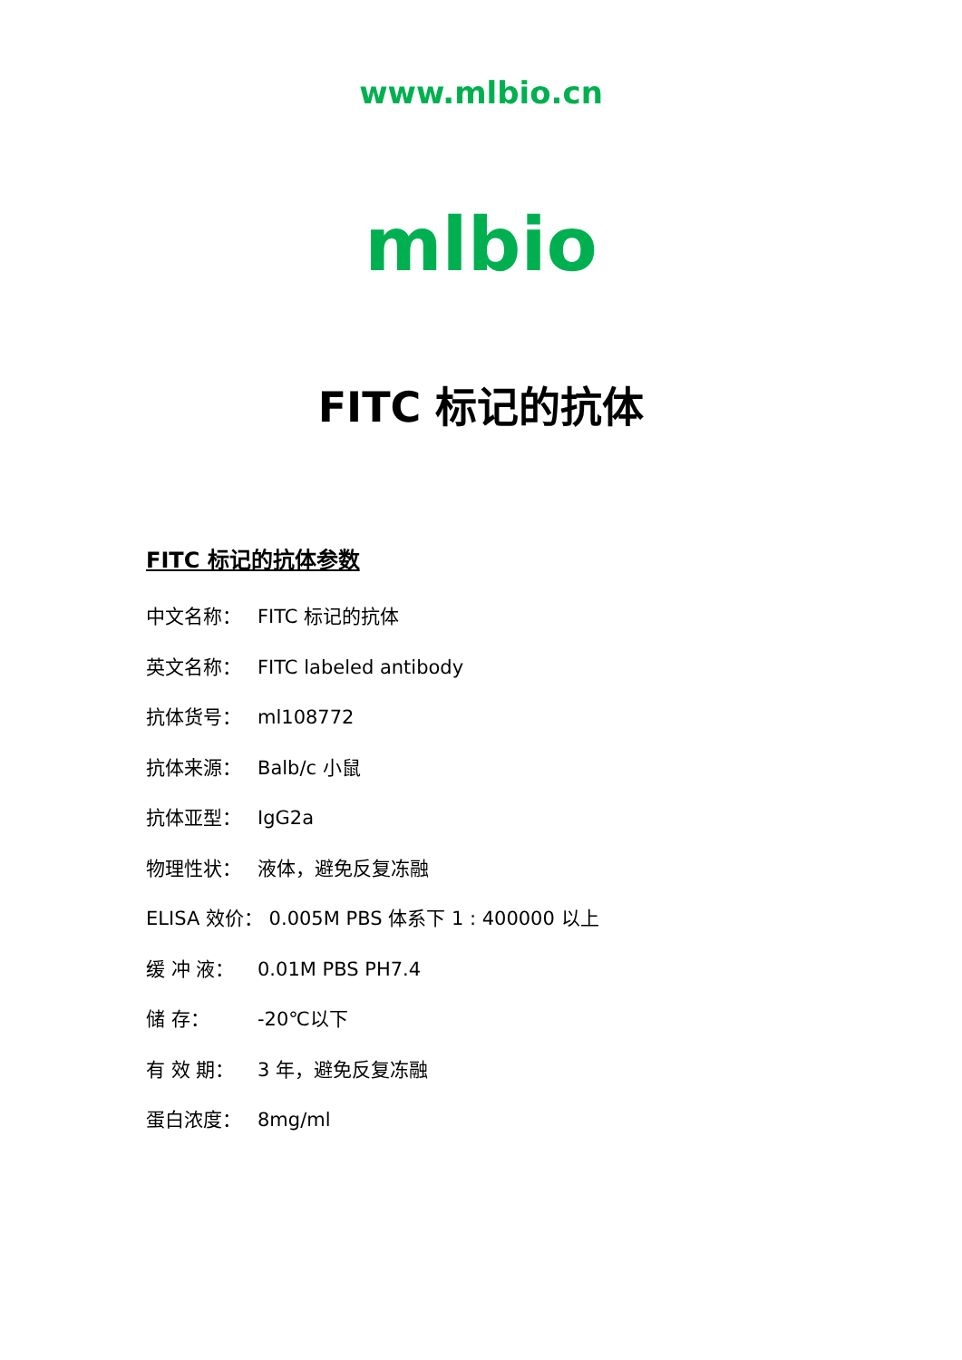www.mlbio.cn
mlbio
FITC 标记的抗体
FITC 标记的抗体参数
中文名称： FITC 标记的抗体
英文名称： FITC labeled antibody
抗体货号： ml108772
抗体来源： Balb/c 小鼠
抗体亚型： IgG2a
物理性状： 液体，避免反复冻融
ELISA 效价： 0.005M PBS 体系下 1 : 400000 以上
缓 冲 液： 0.01M PBS PH7.4
储 存： -20℃以下
有 效 期： 3 年，避免反复冻融
蛋白浓度： 8mg/ml